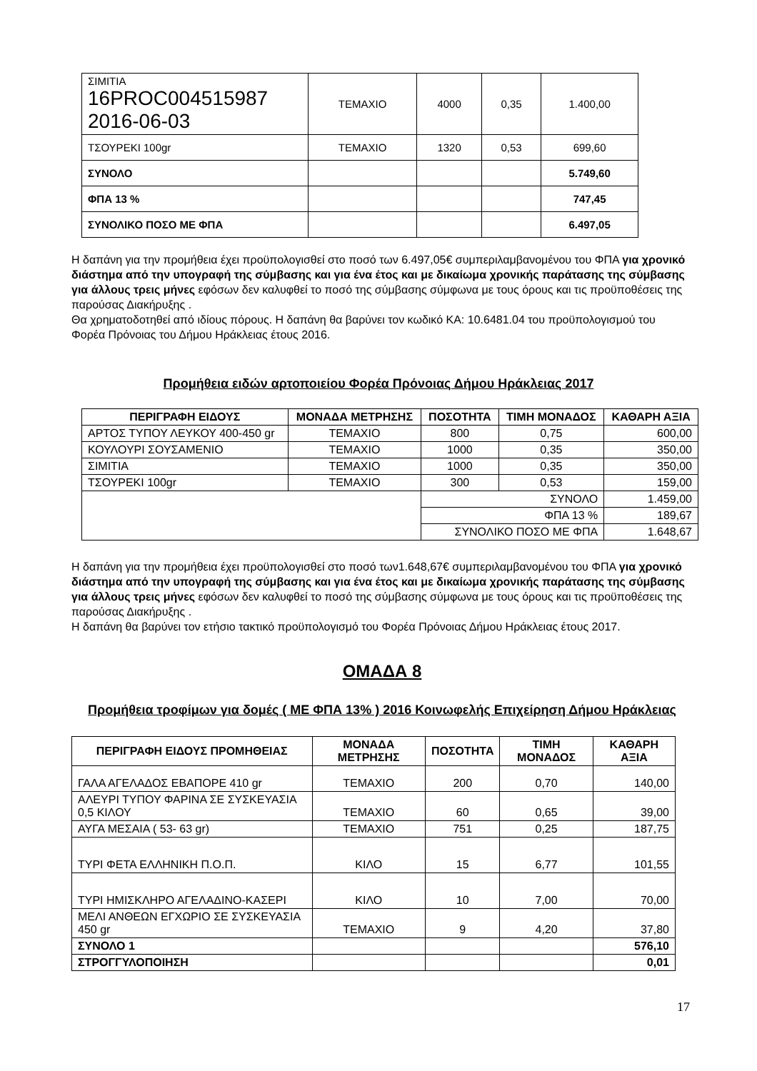| ΣΙΜΙΤΙΑ 16PROC004515987 2016-06-03 | ΤΕΜΑΧΙΟ | 4000 | 0,35 | 1.400,00 |
| ΤΣΟΥΡΕΚΙ 100gr | ΤΕΜΑΧΙΟ | 1320 | 0,53 | 699,60 |
| ΣΥΝΟΛΟ | | | | 5.749,60 |
| ΦΠΑ 13 % | | | | 747,45 |
| ΣΥΝΟΛΙΚΟ ΠΟΣΟ ΜΕ ΦΠΑ | | | | 6.497,05 |
Η δαπάνη για την προμήθεια έχει προϋπολογισθεί στο ποσό των 6.497,05€ συμπεριλαμβανομένου του ΦΠΑ για χρονικό διάστημα από την υπογραφή της σύμβασης και για ένα έτος και με δικαίωμα χρονικής παράτασης της σύμβασης για άλλους τρεις μήνες εφόσων δεν καλυφθεί το ποσό της σύμβασης σύμφωνα με τους όρους και τις προϋποθέσεις της παρούσας Διακήρυξης .
Θα χρηματοδοτηθεί από ιδίους πόρους. Η δαπάνη θα βαρύνει τον κωδικό ΚΑ: 10.6481.04 του προϋπολογισμού του Φορέα Πρόνοιας του Δήμου Ηράκλειας έτους 2016.
Προμήθεια ειδών αρτοποιείου Φορέα Πρόνοιας Δήμου Ηράκλειας 2017
| ΠΕΡΙΓΡΑΦΗ ΕΙΔΟΥΣ | ΜΟΝΑΔΑ ΜΕΤΡΗΣΗΣ | ΠΟΣΟΤΗΤΑ | ΤΙΜΗ ΜΟΝΑΔΟΣ | ΚΑΘΑΡΗ ΑΞΙΑ |
| --- | --- | --- | --- | --- |
| ΑΡΤΟΣ ΤΥΠΟΥ ΛΕΥΚΟΥ 400-450 gr | ΤΕΜΑΧΙΟ | 800 | 0,75 | 600,00 |
| ΚΟΥΛΟΥΡΙ ΣΟΥΣΑΜΕΝΙΟ | ΤΕΜΑΧΙΟ | 1000 | 0,35 | 350,00 |
| ΣΙΜΙΤΙΑ | ΤΕΜΑΧΙΟ | 1000 | 0,35 | 350,00 |
| ΤΣΟΥΡΕΚΙ 100gr | ΤΕΜΑΧΙΟ | 300 | 0,53 | 159,00 |
| | | ΣΥΝΟΛΟ | | 1.459,00 |
| | | ΦΠΑ 13 % | | 189,67 |
| | | ΣΥΝΟΛΙΚΟ ΠΟΣΟ ΜΕ ΦΠΑ | | 1.648,67 |
Η δαπάνη για την προμήθεια έχει προϋπολογισθεί στο ποσό των1.648,67€ συμπεριλαμβανομένου του ΦΠΑ για χρονικό διάστημα από την υπογραφή της σύμβασης και για ένα έτος και με δικαίωμα χρονικής παράτασης της σύμβασης για άλλους τρεις μήνες εφόσων δεν καλυφθεί το ποσό της σύμβασης σύμφωνα με τους όρους και τις προϋποθέσεις της παρούσας Διακήρυξης .
Η δαπάνη θα βαρύνει τον ετήσιο τακτικό προϋπολογισμό του Φορέα Πρόνοιας Δήμου Ηράκλειας έτους 2017.
ΟΜΑΔΑ 8
Προμήθεια τροφίμων για δομές ( ΜΕ ΦΠΑ 13% ) 2016 Κοινωφελής Επιχείρηση Δήμου Ηράκλειας
| ΠΕΡΙΓΡΑΦΗ ΕΙΔΟΥΣ ΠΡΟΜΗΘΕΙΑΣ | ΜΟΝΑΔΑ ΜΕΤΡΗΣΗΣ | ΠΟΣΟΤΗΤΑ | ΤΙΜΗ ΜΟΝΑΔΟΣ | ΚΑΘΑΡΗ ΑΞΙΑ |
| --- | --- | --- | --- | --- |
| ΓΑΛΑ ΑΓΕΛΑΔΟΣ ΕΒΑΠΟΡΕ 410 gr | ΤΕΜΑΧΙΟ | 200 | 0,70 | 140,00 |
| ΑΛΕΥΡΙ ΤΥΠΟΥ ΦΑΡΙΝΑ ΣΕ ΣΥΣΚΕΥΑΣΙΑ 0,5 ΚΙΛΟΥ | ΤΕΜΑΧΙΟ | 60 | 0,65 | 39,00 |
| ΑΥΓΑ ΜΕΣΑΙΑ ( 53- 63 gr) | ΤΕΜΑΧΙΟ | 751 | 0,25 | 187,75 |
| ΤΥΡΙ ΦΕΤΑ ΕΛΛΗΝΙΚΗ Π.Ο.Π. | ΚΙΛΟ | 15 | 6,77 | 101,55 |
| ΤΥΡΙ ΗΜΙΣΚΛΗΡΟ ΑΓΕΛΑΔΙΝΟ-ΚΑΣΕΡΙ | ΚΙΛΟ | 10 | 7,00 | 70,00 |
| ΜΕΛΙ ΑΝΘΕΩΝ ΕΓΧΩΡΙΟ ΣΕ ΣΥΣΚΕΥΑΣΙΑ 450 gr | ΤΕΜΑΧΙΟ | 9 | 4,20 | 37,80 |
| ΣΥΝΟΛΟ 1 | | | | 576,10 |
| ΣΤΡΟΓΓΥΛΟΠΟΙΗΣΗ | | | | 0,01 |
17